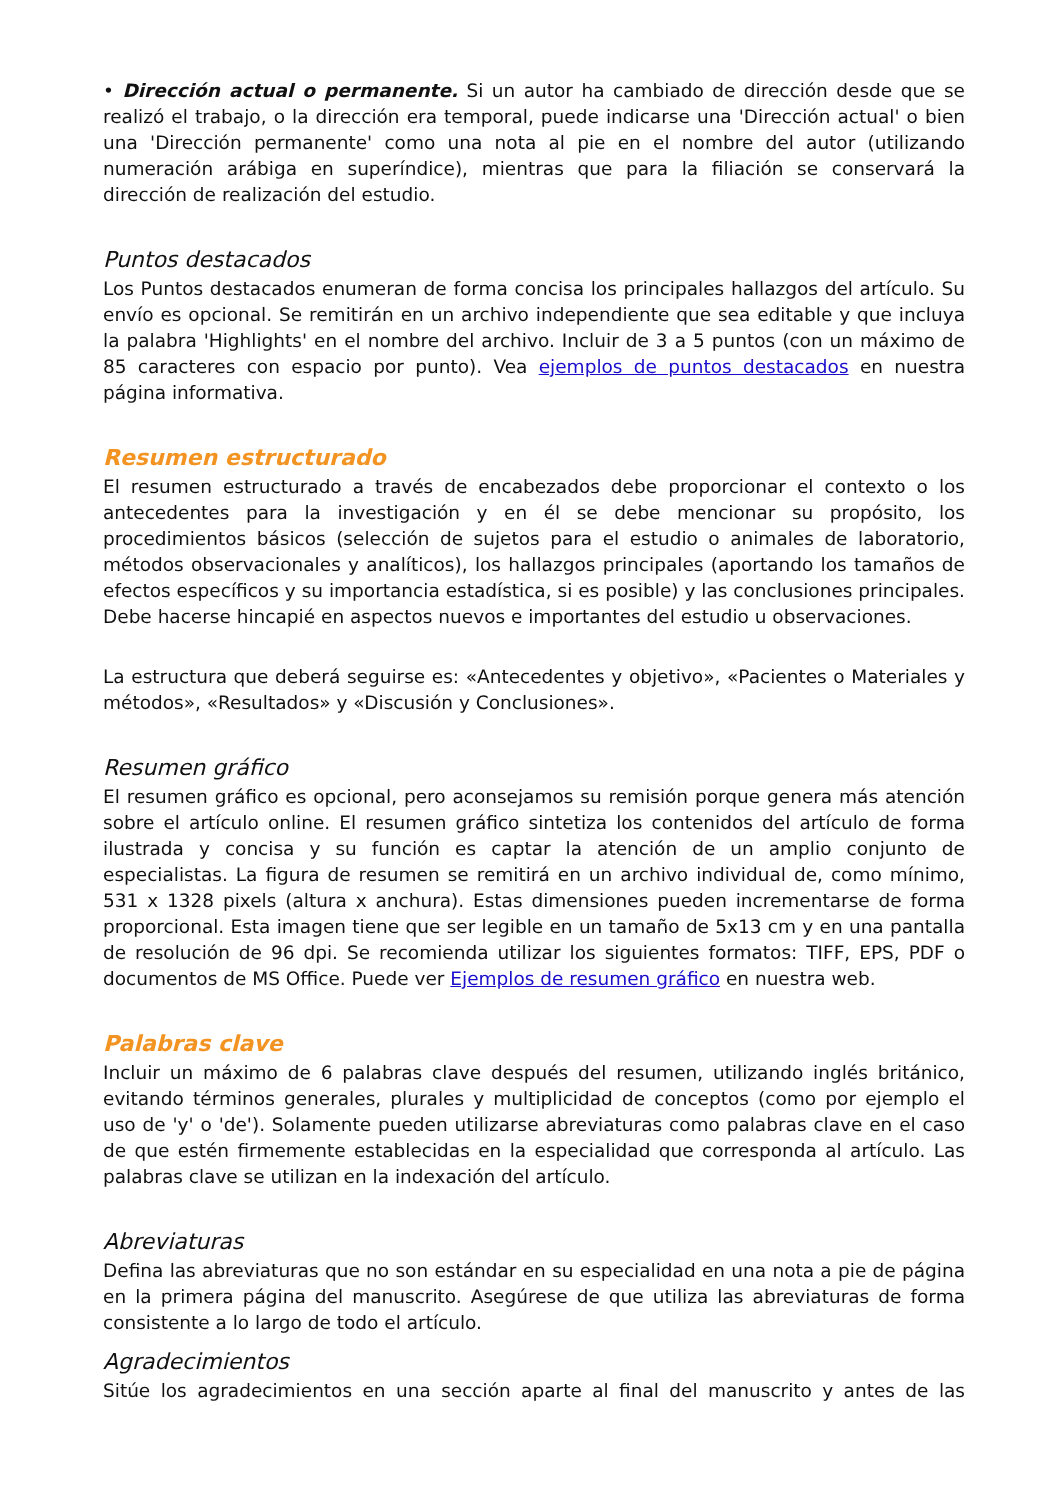• Dirección actual o permanente. Si un autor ha cambiado de dirección desde que se realizó el trabajo, o la dirección era temporal, puede indicarse una 'Dirección actual' o bien una 'Dirección permanente' como una nota al pie en el nombre del autor (utilizando numeración arábiga en superíndice), mientras que para la filiación se conservará la dirección de realización del estudio.
Puntos destacados
Los Puntos destacados enumeran de forma concisa los principales hallazgos del artículo. Su envío es opcional. Se remitirán en un archivo independiente que sea editable y que incluya la palabra 'Highlights' en el nombre del archivo. Incluir de 3 a 5 puntos (con un máximo de 85 caracteres con espacio por punto). Vea ejemplos de puntos destacados en nuestra página informativa.
Resumen estructurado
El resumen estructurado a través de encabezados debe proporcionar el contexto o los antecedentes para la investigación y en él se debe mencionar su propósito, los procedimientos básicos (selección de sujetos para el estudio o animales de laboratorio, métodos observacionales y analíticos), los hallazgos principales (aportando los tamaños de efectos específicos y su importancia estadística, si es posible) y las conclusiones principales. Debe hacerse hincapié en aspectos nuevos e importantes del estudio u observaciones.
La estructura que deberá seguirse es: «Antecedentes y objetivo», «Pacientes o Materiales y métodos», «Resultados» y «Discusión y Conclusiones».
Resumen gráfico
El resumen gráfico es opcional, pero aconsejamos su remisión porque genera más atención sobre el artículo online. El resumen gráfico sintetiza los contenidos del artículo de forma ilustrada y concisa y su función es captar la atención de un amplio conjunto de especialistas. La figura de resumen se remitirá en un archivo individual de, como mínimo, 531 x 1328 pixels (altura x anchura). Estas dimensiones pueden incrementarse de forma proporcional. Esta imagen tiene que ser legible en un tamaño de 5x13 cm y en una pantalla de resolución de 96 dpi. Se recomienda utilizar los siguientes formatos: TIFF, EPS, PDF o documentos de MS Office. Puede ver Ejemplos de resumen gráfico en nuestra web.
Palabras clave
Incluir un máximo de 6 palabras clave después del resumen, utilizando inglés británico, evitando términos generales, plurales y multiplicidad de conceptos (como por ejemplo el uso de 'y' o 'de'). Solamente pueden utilizarse abreviaturas como palabras clave en el caso de que estén firmemente establecidas en la especialidad que corresponda al artículo. Las palabras clave se utilizan en la indexación del artículo.
Abreviaturas
Defina las abreviaturas que no son estándar en su especialidad en una nota a pie de página en la primera página del manuscrito. Asegúrese de que utiliza las abreviaturas de forma consistente a lo largo de todo el artículo.
Agradecimientos
Sitúe los agradecimientos en una sección aparte al final del manuscrito y antes de las